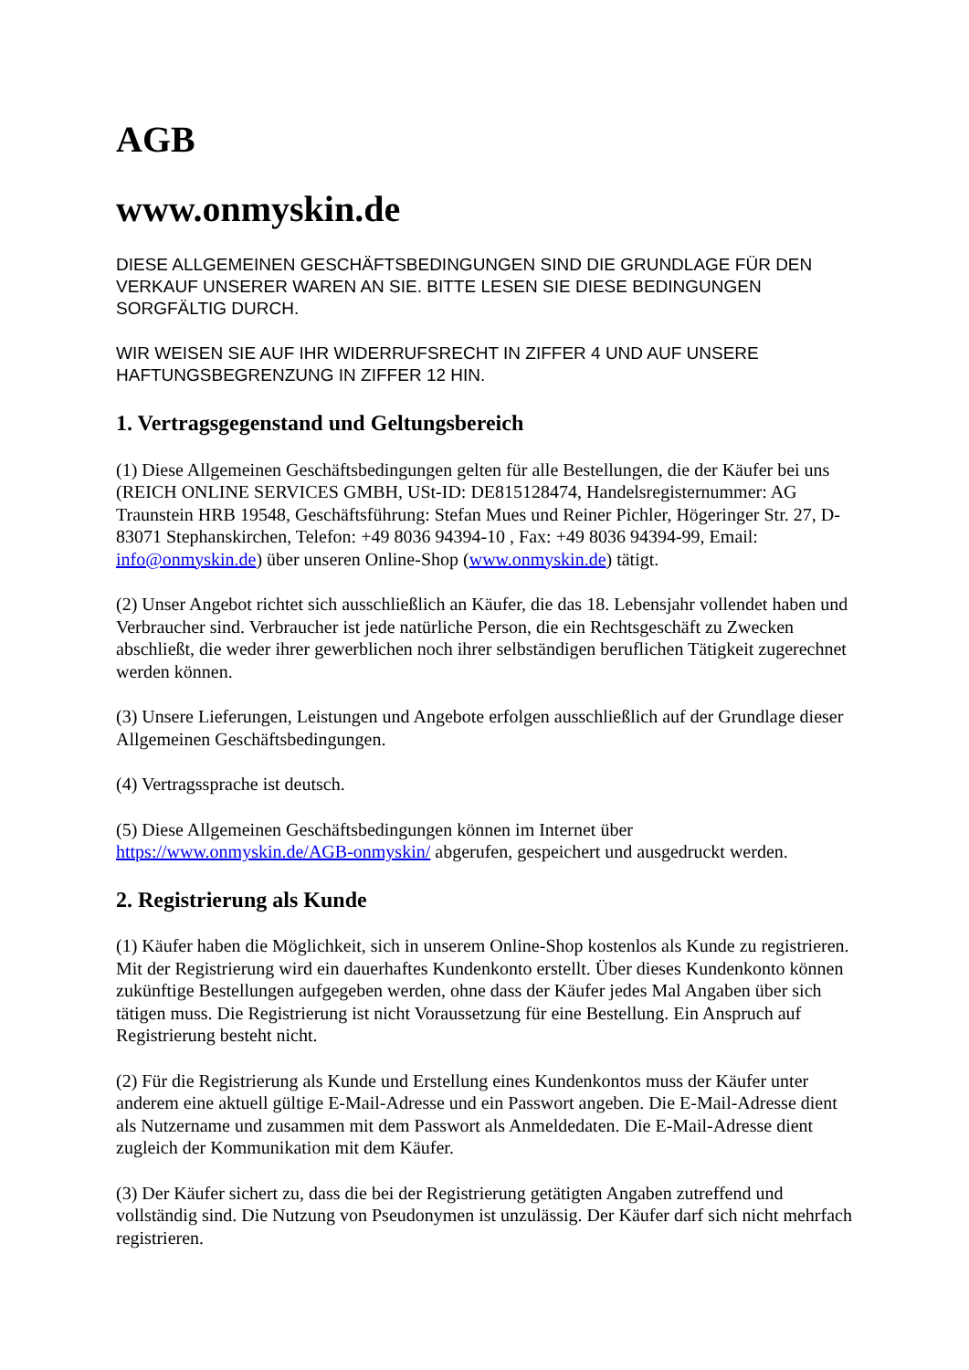AGB
www.onmyskin.de
DIESE ALLGEMEINEN GESCHÄFTSBEDINGUNGEN SIND DIE GRUNDLAGE FÜR DEN VERKAUF UNSERER WAREN AN SIE. BITTE LESEN SIE DIESE BEDINGUNGEN SORGFÄLTIG DURCH.
WIR WEISEN SIE AUF IHR WIDERRUFSRECHT IN ZIFFER 4 UND AUF UNSERE HAFTUNGSBEGRENZUNG IN ZIFFER 12 HIN.
1. Vertragsgegenstand und Geltungsbereich
(1) Diese Allgemeinen Geschäftsbedingungen gelten für alle Bestellungen, die der Käufer bei uns (REICH ONLINE SERVICES GMBH, USt-ID: DE815128474, Handelsregisternummer: AG Traunstein HRB 19548, Geschäftsführung: Stefan Mues und Reiner Pichler, Högeringer Str. 27, D-83071 Stephanskirchen, Telefon: +49 8036 94394-10 , Fax: +49 8036 94394-99, Email: info@onmyskin.de) über unseren Online-Shop (www.onmyskin.de) tätigt.
(2) Unser Angebot richtet sich ausschließlich an Käufer, die das 18. Lebensjahr vollendet haben und Verbraucher sind. Verbraucher ist jede natürliche Person, die ein Rechtsgeschäft zu Zwecken abschließt, die weder ihrer gewerblichen noch ihrer selbständigen beruflichen Tätigkeit zugerechnet werden können.
(3) Unsere Lieferungen, Leistungen und Angebote erfolgen ausschließlich auf der Grundlage dieser Allgemeinen Geschäftsbedingungen.
(4) Vertragssprache ist deutsch.
(5) Diese Allgemeinen Geschäftsbedingungen können im Internet über https://www.onmyskin.de/AGB-onmyskin/ abgerufen, gespeichert und ausgedruckt werden.
2. Registrierung als Kunde
(1) Käufer haben die Möglichkeit, sich in unserem Online-Shop kostenlos als Kunde zu registrieren. Mit der Registrierung wird ein dauerhaftes Kundenkonto erstellt. Über dieses Kundenkonto können zukünftige Bestellungen aufgegeben werden, ohne dass der Käufer jedes Mal Angaben über sich tätigen muss. Die Registrierung ist nicht Voraussetzung für eine Bestellung. Ein Anspruch auf Registrierung besteht nicht.
(2) Für die Registrierung als Kunde und Erstellung eines Kundenkontos muss der Käufer unter anderem eine aktuell gültige E-Mail-Adresse und ein Passwort angeben. Die E-Mail-Adresse dient als Nutzername und zusammen mit dem Passwort als Anmeldedaten. Die E-Mail-Adresse dient zugleich der Kommunikation mit dem Käufer.
(3) Der Käufer sichert zu, dass die bei der Registrierung getätigten Angaben zutreffend und vollständig sind. Die Nutzung von Pseudonymen ist unzulässig. Der Käufer darf sich nicht mehrfach registrieren.